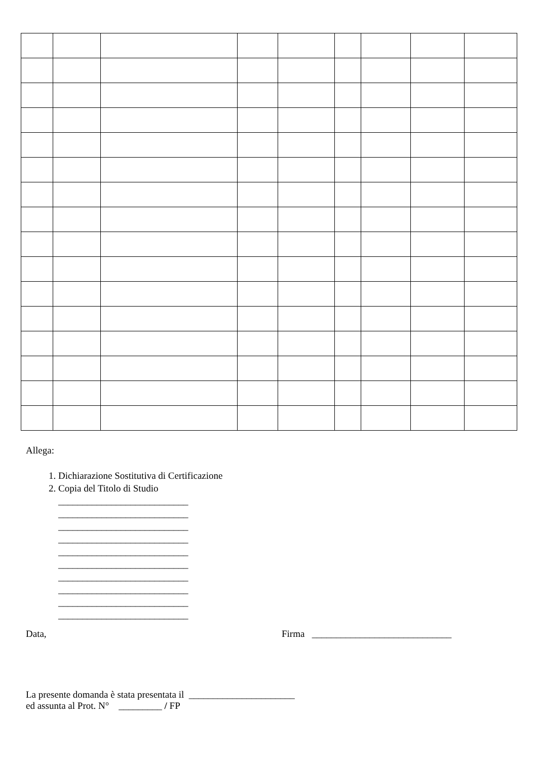Allega:
1. Dichiarazione Sostitutiva di Certificazione
2. Copia del Titolo di Studio
___________________________
___________________________
___________________________
___________________________
___________________________
___________________________
___________________________
___________________________
___________________________
___________________________
Data, Firma _____________________________
La presente domanda è stata presentata il ______________________
ed assunta al Prot. N° _________ / FP